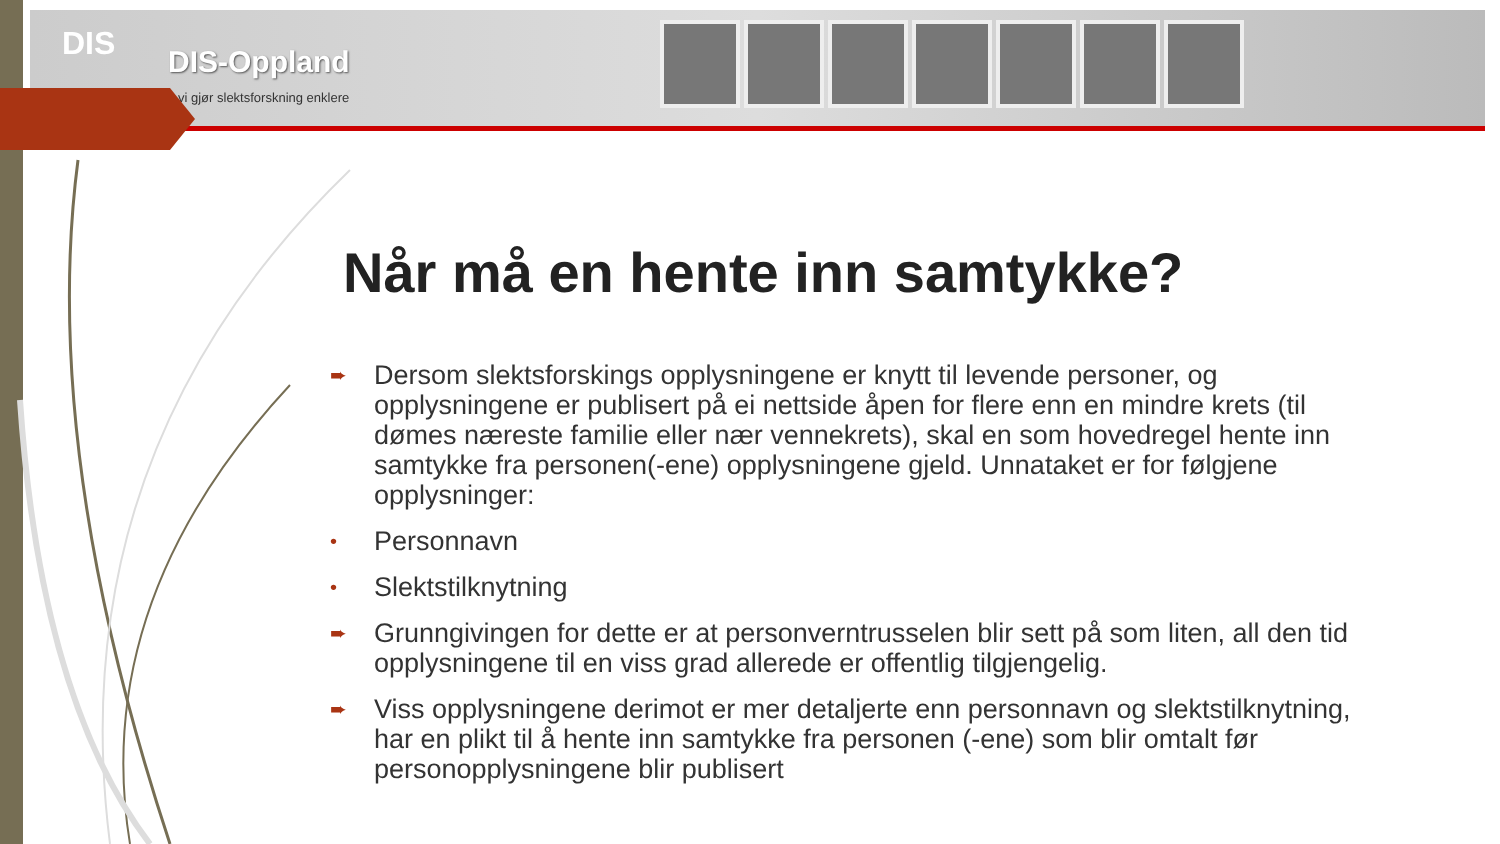DIS DIS-Oppland
vi gjør slektsforskning enklere
Når må en hente inn samtykke?
➨ Dersom slektsforskings opplysningene er knytt til levende personer, og opplysningene er publisert på ei nettside åpen for flere enn en mindre krets (til dømes næreste familie eller nær vennekrets), skal en som hovedregel hente inn samtykke fra personen(-ene) opplysningene gjeld. Unnataket er for følgjene opplysninger:
• Personnavn
• Slektstilknytning
➨ Grunngivingen for dette er at personverntrusselen blir sett på som liten, all den tid opplysningene til en viss grad allerede er offentlig tilgjengelig.
➨ Viss opplysningene derimot er mer detaljerte enn personnavn og slektstilknytning, har en plikt til å hente inn samtykke fra personen (-ene) som blir omtalt før personopplysningene blir publisert